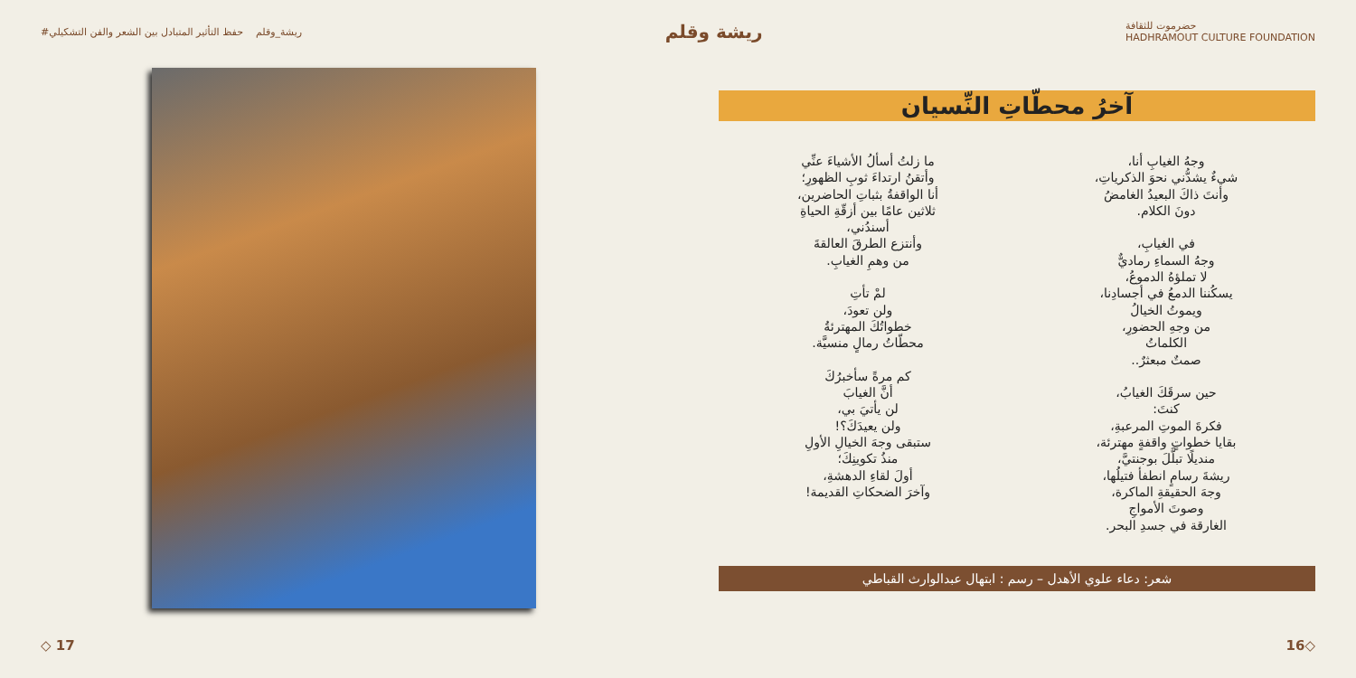#ريشة_وقلم حفظ التأثير المتبادل بين الشعر والفن التشكيلي ريشة وقلم حضرموت للثقافة
HADHRAMOUT CULTURE FOUNDATION
آخرُ محطّاتِ النِّسيان
وجهُ الغيابِ أنا،
شيءٌ يشدُّني نحوَ الذكرياتِ،
وأنتَ ذاكَ البعيدُ الغامضُ
دونَ الكلام.
في الغيابِ،
وجهُ السماءِ رماديٌّ
لا تملؤهُ الدموعُ،
يسكُننا الدمعُ في أجسادِنا،
ويموتُ الخيالُ
من وجهِ الحضورِ،
الكلماتُ
صمتٌ مبعثرٌ..
حين سرقَكَ الغيابُ،
كنتَ:
فكرةَ الموتِ المرعبةِ،
بقايا خطواتٍ واقفةٍ مهترئة،
منديلًا تبلَّلَ بوجنتيَّ،
ريشةَ رسامٍ انطفأ فتيلُها،
وجهَ الحقيقةِ الماكرة،
وصوتَ الأمواجِ
الغارقة في جسدِ البحر.
ما زلتُ أسألُ الأشياءَ عنِّي
وأتقنُ ارتداءَ ثوبِ الظهورِ؛
أنا الواقفةُ بثباتِ الحاضرين،
ثلاثين عامًا بين أزقّةِ الحياةِ
أسندُني،
وأنتزع الطرقَ العالقةَ
من وهمِ الغيابِ.
لمْ تأتِ
ولن تعودَ،
خطواتُكَ المهترئةُ
محطّاتُ رمالٍ منسيَّة.
كم مرةً سأخبرُكَ
أنَّ الغيابَ
لن يأتيَ بي،
ولن يعيدَكَ؟!
ستبقى وجهَ الخيالِ الأولِ
منذُ تكوينِكَ؛
أولَ لقاءِ الدهشةِ،
وآخرَ الضحكاتِ القديمة!
شعر: دعاء علوي الأهدل – رسم : ابتهال عبدالوارث القباطي
◇ 17 16◇